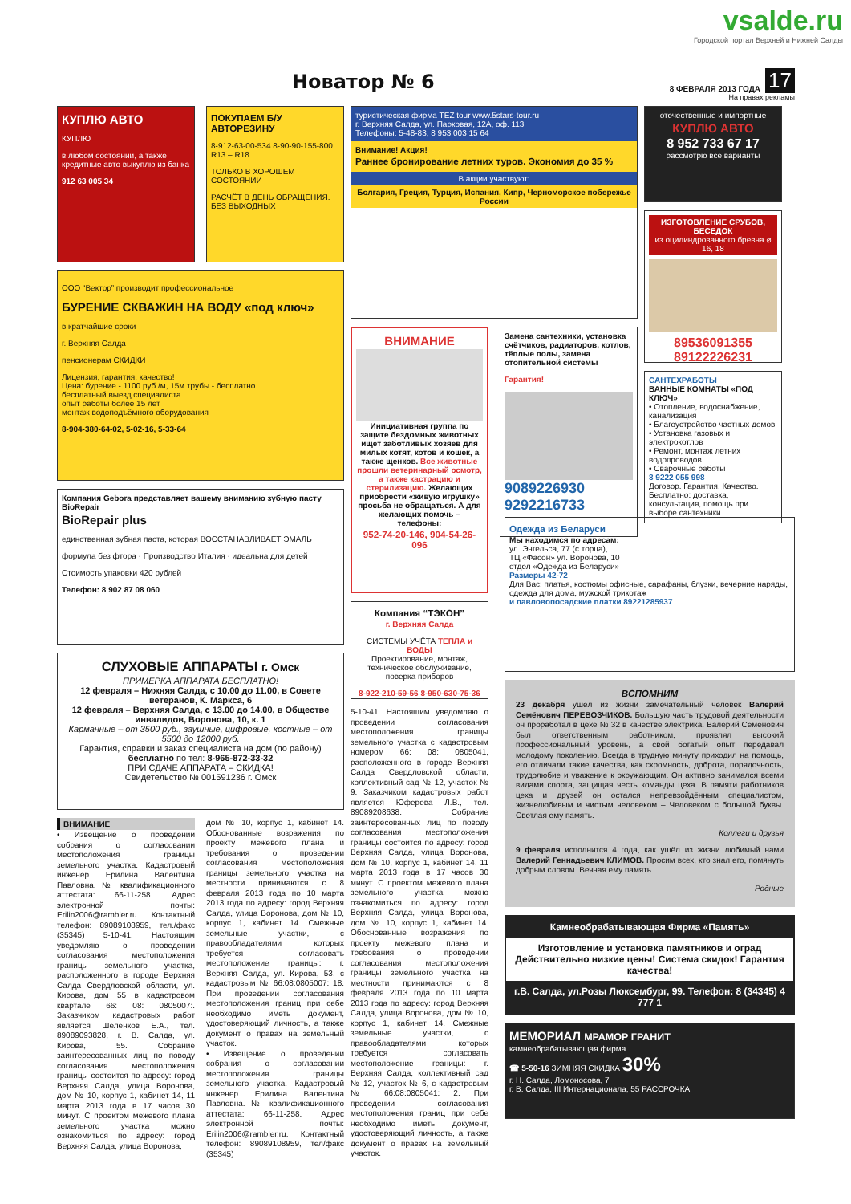vsalde.ru
Городской портал Верхней и Нижней Салды
Новатор № 6
8 ФЕВРАЛЯ 2013 ГОДА
17
На правах рекламы
КУПЛЮ АВТО
КУПЛЮ
в любом состоянии, а также кредитные авто выкуплю из банка
912 63 005 34
ПОКУПАЕМ Б/У АВТОРЕЗИНУ
8-912-63-00-534 8-90-90-155-800 R13 – R18
ТОЛЬКО В ХОРОШЕМ СОСТОЯНИИ
РАСЧЁТ В ДЕНЬ ОБРАЩЕНИЯ. БЕЗ ВЫХОДНЫХ
ООО “Вектор” производит профессиональное
БУРЕНИЕ СКВАЖИН НА ВОДУ «под ключ»
в кратчайшие сроки
г. Верхняя Салда
пенсионерам СКИДКИ
Лицензия, гарантия, качество!
Цена: бурение - 1100 руб./м, 15м трубы - бесплатно
бесплатный выезд специалиста
опыт работы более 15 лет
монтаж водоподъёмного оборудования
8-904-380-64-02, 5-02-16, 5-33-64
Компания Gebora представляет вашему вниманию зубную пасту BioRepair
BioRepair plus
единственная зубная паста, которая ВОССТАНАВЛИВАЕТ ЭМАЛЬ
формула без фтора · Производство Италия · идеальна для детей
Стоимость упаковки 420 рублей
Телефон: 8 902 87 08 060
СЛУХОВЫЕ АППАРАТЫ г. Омск
ПРИМЕРКА АППАРАТА БЕСПЛАТНО!
12 февраля – Нижняя Салда, с 10.00 до 11.00, в Совете ветеранов, К. Маркса, 6
12 февраля – Верхняя Салда, с 13.00 до 14.00, в Обществе инвалидов, Воронова, 10, к. 1
Карманные – от 3500 руб., заушные, цифровые, костные – от 5500 до 12000 руб.
Гарантия, справки и заказ специалиста на дом (по району)
бесплатно по тел: 8-965-872-33-32
ПРИ СДАЧЕ АППАРАТА – СКИДКА!
Свидетельство № 001591236 г. Омск
ВНИМАНИЕ
• Извещение о проведении собрания о согласовании местоположения границы земельного участка. Кадастровый инженер Ерилина Валентина Павловна. № квалификационного аттестата: 66-11-258. Адрес электронной почты: Erilin2006@rambler.ru. Контактный телефон: 89089108959, тел./факс (35345) 5-10-41. Настоящим уведомляю о проведении согласования местоположения границы земельного участка, расположенного в городе Верхняя Салда Свердловской области, ул. Кирова, дом 55 в кадастровом квартале 66: 08: 0805007:. Заказчиком кадастровых работ является Шеленков Е.А., тел. 89089093828, г. В. Салда, ул. Кирова, 55. Собрание заинтересованных лиц по поводу согласования местоположения границы состоится по адресу: город Верхняя Салда, улица Воронова, дом № 10, корпус 1, кабинет 14, 11 марта 2013 года в 17 часов 30 минут. С проектом межевого плана земельного участка можно ознакомиться по адресу: город Верхняя Салда, улица Воронова,
дом № 10, корпус 1, кабинет 14. Обоснованные возражения по проекту межевого плана и требования о проведении согласования местоположения границы земельного участка на местности принимаются с 8 февраля 2013 года по 10 марта 2013 года по адресу: город Верхняя Салда, улица Воронова, дом № 10, корпус 1, кабинет 14. Смежные земельные участки, с правообладателями которых требуется согласовать местоположение границы: г. Верхняя Салда, ул. Кирова, 53, с кадастровым № 66:08:0805007: 18. При проведении согласования местоположения границ при себе необходимо иметь документ, удостоверяющий личность, а также документ о правах на земельный участок.
• Извещение о проведении собрания о согласовании местоположения границы земельного участка. Кадастровый инженер Ерилина Валентина Павловна. № квалификационного аттестата: 66-11-258. Адрес электронной почты: Erilin2006@rambler.ru. Контактный телефон: 89089108959, тел/факс (35345)
туристическая фирма TEZ tour www.5stars-tour.ru
г. Верхняя Салда, ул. Парковая, 12А, оф. 113
Телефоны: 5-48-83, 8 953 003 15 64
Внимание! Акция!
Раннее бронирование летних туров. Экономия до 35 %
В акции участвуют:
Болгария, Греция, Турция, Испания, Кипр, Черноморское побережье России
ВНИМАНИЕ
Инициативная группа по защите бездомных животных ищет заботливых хозяев для милых котят, котов и кошек, а также щенков. Все животные прошли ветеринарный осмотр, а также кастрацию и стерилизацию. Желающих приобрести «живую игрушку» просьба не обращаться. А для желающих помочь – телефоны:
952-74-20-146, 904-54-26-096
Замена сантехники, установка счётчиков, радиаторов, котлов, тёплые полы, замена отопительной системы
Гарантия!
9089226930 9292216733
Компания “ТЭКОН”
г. Верхняя Салда
СИСТЕМЫ УЧЁТА ТЕПЛА и ВОДЫ
Проектирование, монтаж, техническое обслуживание, поверка приборов
8-922-210-59-56 8-950-630-75-36
5-10-41. Настоящим уведомляю о проведении согласования местоположения границы земельного участка с кадастровым номером 66: 08: 0805041, расположенного в городе Верхняя Салда Свердловской области, коллективный сад № 12, участок № 9. Заказчиком кадастровых работ является Юферева Л.В., тел. 89089208638. Собрание заинтересованных лиц по поводу согласования местоположения границы состоится по адресу: город Верхняя Салда, улица Воронова, дом № 10, корпус 1, кабинет 14, 11 марта 2013 года в 17 часов 30 минут. С проектом межевого плана земельного участка можно ознакомиться по адресу: город Верхняя Салда, улица Воронова, дом № 10, корпус 1, кабинет 14. Обоснованные возражения по проекту межевого плана и требования о проведении согласования местоположения границы земельного участка на местности принимаются с 8 февраля 2013 года по 10 марта 2013 года по адресу: город Верхняя Салда, улица Воронова, дом № 10, корпус 1, кабинет 14. Смежные земельные участки, с правообладателями которых требуется согласовать местоположение границы: г. Верхняя Салда, коллективный сад № 12, участок № 6, с кадастровым № 66:08:0805041: 2. При проведении согласования местоположения границ при себе необходимо иметь документ, удостоверяющий личность, а также документ о правах на земельный участок.
отечественные и импортные
КУПЛЮ АВТО
8 952 733 67 17
рассмотрю все варианты
ИЗГОТОВЛЕНИЕ СРУБОВ, БЕСЕДОК
из оцилиндрованного бревна ⌀ 16, 18
89536091355 89122226231
САНТЕХРАБОТЫ
ВАННЫЕ КОМНАТЫ «ПОД КЛЮЧ»
• Отопление, водоснабжение, канализация
• Благоустройство частных домов
• Установка газовых и электрокотлов
• Ремонт, монтаж летних водопроводов
• Сварочные работы
8 9222 055 998
Договор. Гарантия. Качество. Бесплатно: доставка, консультация, помощь при выборе сантехники
Одежда из Беларуси
Мы находимся по адресам:
ул. Энгельса, 77 (с торца),
ТЦ «Фасон» ул. Воронова, 10
отдел «Одежда из Беларуси»
Размеры 42-72
Для Вас: платья, костюмы офисные, сарафаны, блузки, вечерние наряды, одежда для дома, мужской трикотаж
и павловопосадские платки 89221285937
ВСПОМНИМ
23 декабря ушёл из жизни замечательный человек Валерий Семёнович ПЕРЕВОЗЧИКОВ. Большую часть трудовой деятельности он проработал в цехе № 32 в качестве электрика. Валерий Семёнович был ответственным работником, проявлял высокий профессиональный уровень, а свой богатый опыт передавал молодому поколению. Всегда в трудную минуту приходил на помощь, его отличали такие качества, как скромность, доброта, порядочность, трудолюбие и уважение к окружающим. Он активно занимался всеми видами спорта, защищая честь команды цеха. В памяти работников цеха и друзей он остался непревзойдённым специалистом, жизнелюбивым и чистым человеком – Человеком с большой буквы. Светлая ему память.
Коллеги и друзья
9 февраля исполнится 4 года, как ушёл из жизни любимый нами Валерий Геннадьевич КЛИМОВ. Просим всех, кто знал его, помянуть добрым словом. Вечная ему память.
Родные
Камнеобрабатывающая Фирма «Память»
Изготовление и установка памятников и оград
Действительно низкие цены! Система скидок! Гарантия качества!
г.В. Салда, ул.Розы Люксембург, 99. Телефон: 8 (34345) 4 777 1
МЕМОРИАЛ МРАМОР ГРАНИТ
камнеобрабатывающая фирма
☎ 5-50-16 ЗИМНЯЯ СКИДКА 30%
г. Н. Салда, Ломоносова, 7
г. В. Салда, III Интернационала, 55 РАССРОЧКА